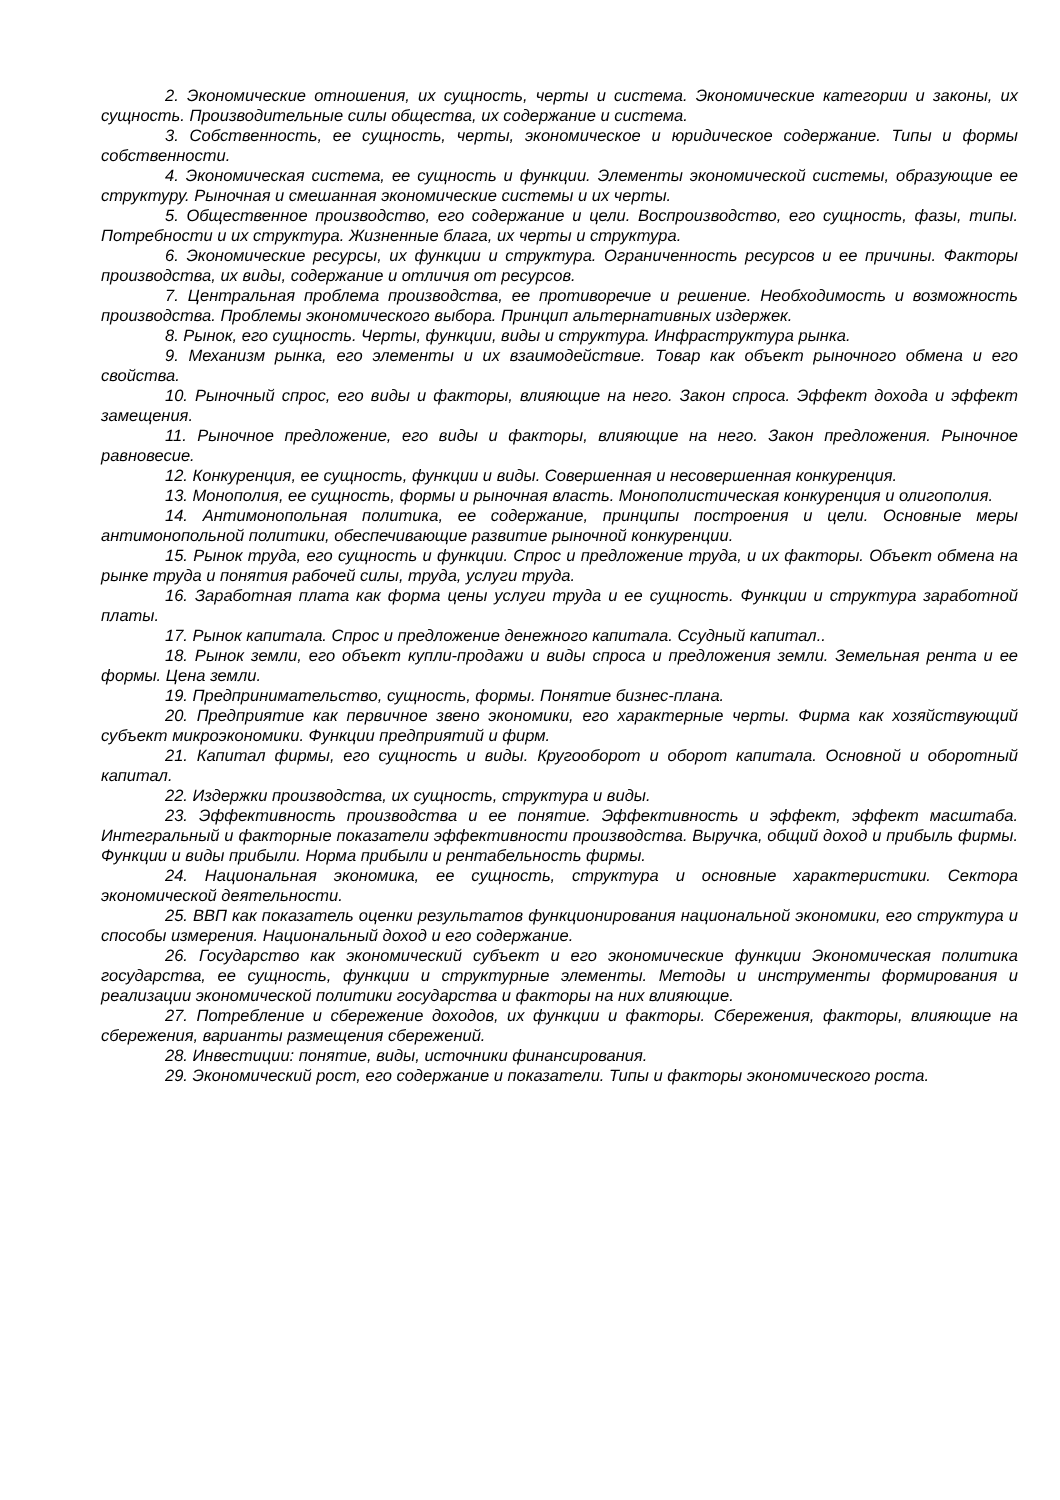2. Экономические отношения, их сущность, черты и система. Экономические категории и законы, их сущность. Производительные силы общества, их содержание и система.
3. Собственность, ее сущность, черты, экономическое и юридическое содержание. Типы и формы собственности.
4. Экономическая система, ее сущность и функции. Элементы экономической системы, образующие ее структуру. Рыночная и смешанная экономические системы и их черты.
5. Общественное производство, его содержание и цели. Воспроизводство, его сущность, фазы, типы. Потребности и их структура. Жизненные блага, их черты и структура.
6. Экономические ресурсы, их функции и структура. Ограниченность ресурсов и ее причины. Факторы производства, их виды, содержание и отличия от ресурсов.
7. Центральная проблема производства, ее противоречие и решение. Необходимость и возможность производства. Проблемы экономического выбора. Принцип альтернативных издержек.
8. Рынок, его сущность. Черты, функции, виды и структура. Инфраструктура рынка.
9. Механизм рынка, его элементы и их взаимодействие. Товар как объект рыночного обмена и его свойства.
10. Рыночный спрос, его виды и факторы, влияющие на него. Закон спроса. Эффект дохода и эффект замещения.
11. Рыночное предложение, его виды и факторы, влияющие на него. Закон предложения. Рыночное равновесие.
12. Конкуренция, ее сущность, функции и виды. Совершенная и несовершенная конкуренция.
13. Монополия, ее сущность, формы и рыночная власть. Монополистическая конкуренция и олигополия.
14. Антимонопольная политика, ее содержание, принципы построения и цели. Основные меры антимонопольной политики, обеспечивающие развитие рыночной конкуренции.
15. Рынок труда, его сущность и функции. Спрос и предложение труда, и их факторы. Объект обмена на рынке труда и понятия рабочей силы, труда, услуги труда.
16. Заработная плата как форма цены услуги труда и ее сущность. Функции и структура заработной платы.
17. Рынок капитала. Спрос и предложение денежного капитала. Ссудный капитал..
18. Рынок земли, его объект купли-продажи и виды спроса и предложения земли. Земельная рента и ее формы. Цена земли.
19. Предпринимательство, сущность, формы. Понятие бизнес-плана.
20. Предприятие как первичное звено экономики, его характерные черты. Фирма как хозяйствующий субъект микроэкономики. Функции предприятий и фирм.
21. Капитал фирмы, его сущность и виды. Кругооборот и оборот капитала. Основной и оборотный капитал.
22. Издержки производства, их сущность, структура и виды.
23. Эффективность производства и ее понятие. Эффективность и эффект, эффект масштаба. Интегральный и факторные показатели эффективности производства. Выручка, общий доход и прибыль фирмы. Функции и виды прибыли. Норма прибыли и рентабельность фирмы.
24. Национальная экономика, ее сущность, структура и основные характеристики. Сектора экономической деятельности.
25. ВВП как показатель оценки результатов функционирования национальной экономики, его структура и способы измерения. Национальный доход и его содержание.
26. Государство как экономический субъект и его экономические функции Экономическая политика государства, ее сущность, функции и структурные элементы. Методы и инструменты формирования и реализации экономической политики государства и факторы на них влияющие.
27. Потребление и сбережение доходов, их функции и факторы. Сбережения, факторы, влияющие на сбережения, варианты размещения сбережений.
28. Инвестиции: понятие, виды, источники финансирования.
29. Экономический рост, его содержание и показатели. Типы и факторы экономического роста.